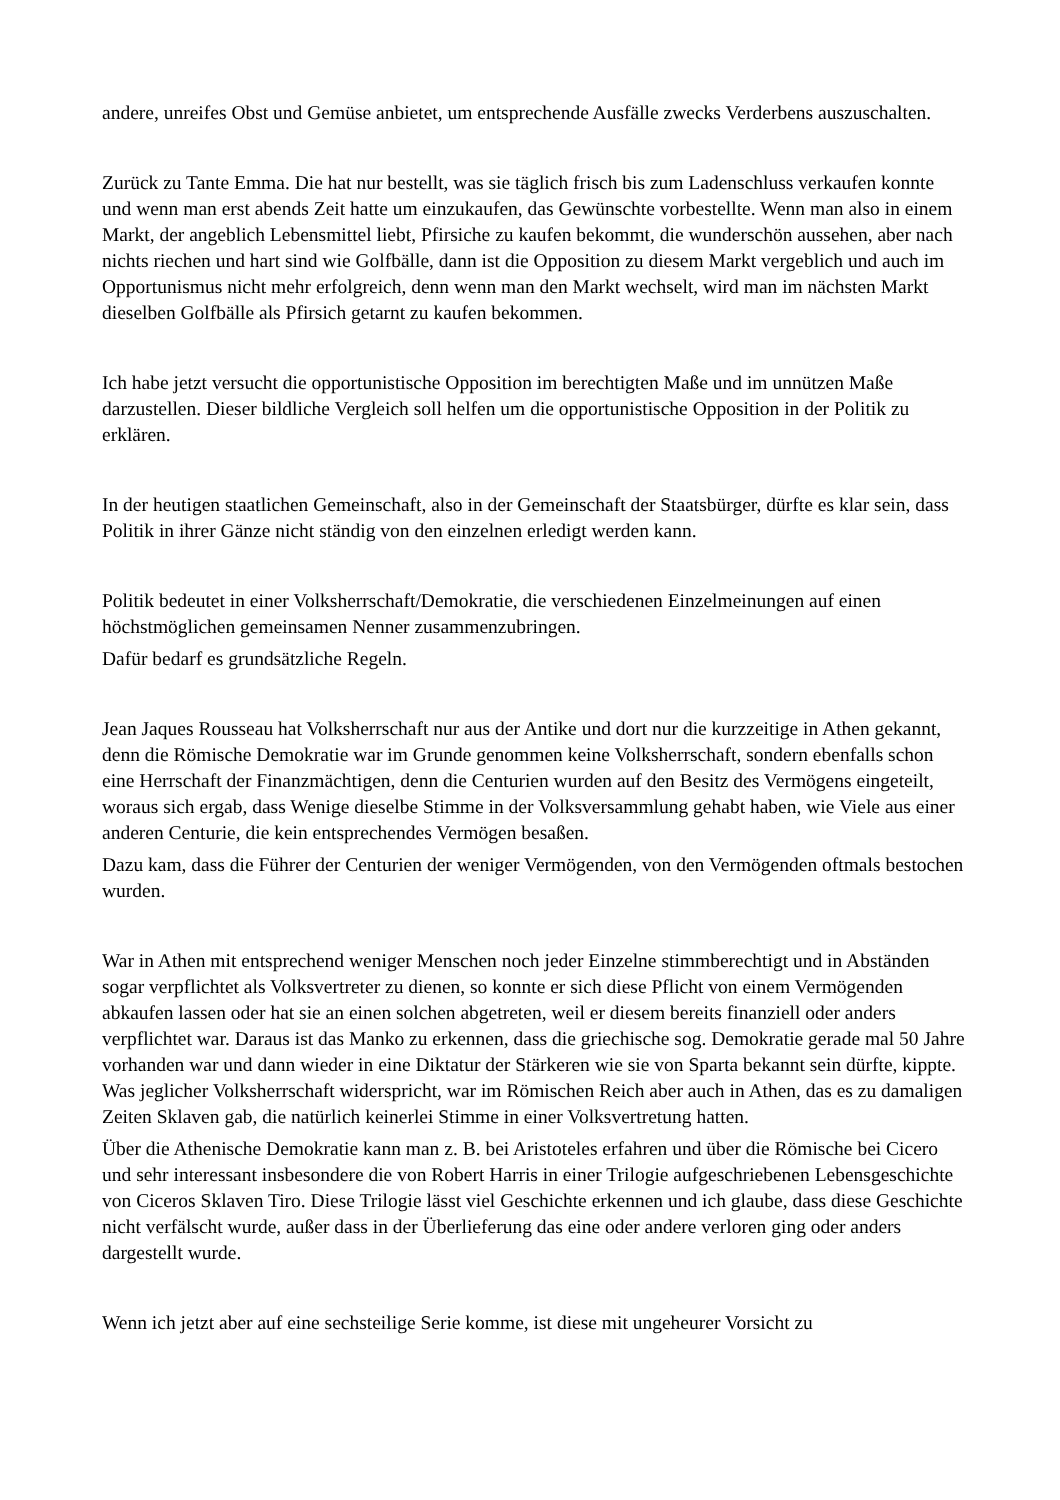andere, unreifes Obst und Gemüse anbietet, um entsprechende Ausfälle zwecks Verderbens auszuschalten.
Zurück zu Tante Emma. Die hat nur bestellt, was sie täglich frisch bis zum Ladenschluss verkaufen konnte und wenn man erst abends Zeit hatte um einzukaufen, das Gewünschte vorbestellte. Wenn man also in einem Markt, der angeblich Lebensmittel liebt, Pfirsiche zu kaufen bekommt, die wunderschön aussehen, aber nach nichts riechen und hart sind wie Golfbälle, dann ist die Opposition zu diesem Markt vergeblich und auch im Opportunismus nicht mehr erfolgreich, denn wenn man den Markt wechselt, wird man im nächsten Markt dieselben Golfbälle als Pfirsich getarnt zu kaufen bekommen.
Ich habe jetzt versucht die opportunistische Opposition im berechtigten Maße und im unnützen Maße darzustellen. Dieser bildliche Vergleich soll helfen um die opportunistische Opposition in der Politik zu erklären.
In der heutigen staatlichen Gemeinschaft, also in der Gemeinschaft der Staatsbürger, dürfte es klar sein, dass Politik in ihrer Gänze nicht ständig von den einzelnen erledigt werden kann.
Politik bedeutet in einer Volksherrschaft/Demokratie, die verschiedenen Einzelmeinungen auf einen höchstmöglichen gemeinsamen Nenner zusammenzubringen.
Dafür bedarf es grundsätzliche Regeln.
Jean Jaques Rousseau hat Volksherrschaft nur aus der Antike und dort nur die kurzzeitige in Athen gekannt, denn die Römische Demokratie war im Grunde genommen keine Volksherrschaft, sondern ebenfalls schon eine Herrschaft der Finanzmächtigen, denn die Centurien wurden auf den Besitz des Vermögens eingeteilt, woraus sich ergab, dass Wenige dieselbe Stimme in der Volksversammlung gehabt haben, wie Viele aus einer anderen Centurie, die kein entsprechendes Vermögen besaßen.
Dazu kam, dass die Führer der Centurien der weniger Vermögenden, von den Vermögenden oftmals bestochen wurden.
War in Athen mit entsprechend weniger Menschen noch jeder Einzelne stimmberechtigt und in Abständen sogar verpflichtet als Volksvertreter zu dienen, so konnte er sich diese Pflicht von einem Vermögenden abkaufen lassen oder hat sie an einen solchen abgetreten, weil er diesem bereits finanziell oder anders verpflichtet war. Daraus ist das Manko zu erkennen, dass die griechische sog. Demokratie gerade mal 50 Jahre vorhanden war und dann wieder in eine Diktatur der Stärkeren wie sie von Sparta bekannt sein dürfte, kippte. Was jeglicher Volksherrschaft widerspricht, war im Römischen Reich aber auch in Athen, das es zu damaligen Zeiten Sklaven gab, die natürlich keinerlei Stimme in einer Volksvertretung hatten.
Über die Athenische Demokratie kann man z. B. bei Aristoteles erfahren und über die Römische bei Cicero und sehr interessant insbesondere die von Robert Harris in einer Trilogie aufgeschriebenen Lebensgeschichte von Ciceros Sklaven Tiro. Diese Trilogie lässt viel Geschichte erkennen und ich glaube, dass diese Geschichte nicht verfälscht wurde, außer dass in der Überlieferung das eine oder andere verloren ging oder anders dargestellt wurde.
Wenn ich jetzt aber auf eine sechsteilige Serie komme, ist diese mit ungeheurer Vorsicht zu